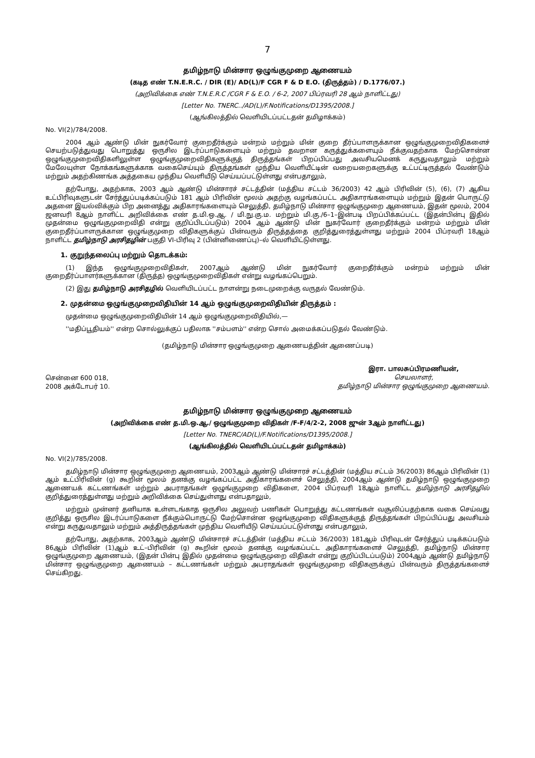7
தமிழ்நாடு மின்சார ஒழுங்குமுறை ஆணையம்
(கடித எண் T.N.E.R.C. / DIR (E)/ AD(L)/F CGR F & D E.O. (திருத்தம்) / D.1776/07.)
(அறிவிக்கை எண் T.N.E.R.C /CGR F & E.O. / 6-2, 2007 பிப்ரவரி 28 ஆம் நாளிட்டது)
[Letter No. TNERC../AD(L)/F.Notifications/D1395/2008.]
(ஆங்கிலத்தில் வெளியிடப்பட்டதன் தமிழாக்கம்)
No. VI(2)/784/2008.
2004 ஆம் ஆண்டு மின் நுகர்வோர் குறைதீர்க்கும் மன்றம் மற்றும் மின் குறை தீர்ப்பாளருக்கான ஒழுங்குமுறைவிதிகளைச் செயற்படுத்துவது பொறுத்து ஒருசில இடர்ப்பாடுகளையும் மற்றும் தவறான கருத்துக்களையும் நீக்குவதற்காக மேற்சொன்ன ஒழுங்குமுறைவிதிகளிலுள்ள ஒழுங்குமுறைவிதிகளுக்குத் திருத்தங்கள் பிறப்பிப்பது அவசியமெனக் கருதுவதாலும் மற்றும் மேலேயுள்ள நோக்கங்களுக்காக வகைசெய்யும் திருத்தங்கள் முந்திய வெளியீட்டின் வறையறைகளுக்கு உட்பட்டிருத்தல் வேண்டும் மற்றும் அதற்கிணங்க அத்தகைய முந்திய வெளியீடு செய்யப்பட்டுள்ளது என்பதாலும்,
தற்போது, அதற்காக, 2003 ஆம் ஆண்டு மின்சாரச் சட்டத்தின் (மத்திய சட்டம் 36/2003) 42 ஆம் பிரிவின் (5), (6), (7) ஆகிய உட்பிரிவுகளுடன் சேர்த்துப்படிக்கப்படும் 181 ஆம் பிரிவின் மூலம் அதற்கு வழங்கப்பட்ட அதிகாரங்களையும் மற்றும் இதன் பொருட்டு அதனை இயல்விக்கும் பிற அனைத்து அதிகாரங்களையும் செலுத்தி, தமிழ்நாடு மின்சார ஒழுங்குமுறை ஆணையம், இதன் மூலம், 2004 ஜனவரி 8ஆம் நாளிட்ட அறிவிக்கை எண் த.மி.ஒ.ஆ. / மி.நு.கு.ம. மற்றும் மி.கு./6–1–இன்படி பிறப்பிக்கப்பட்ட (இதன்பின்பு இதில் முதன்மை ஒழுங்குமுறைவிதி என்று குறிப்பிடப்படும்) 2004 ஆம் ஆண்டு மின் நுகர்வோர் குறைதீர்க்கும் மன்றம் மற்றும் மின் குறைதீர்ப்பாளருக்கான ஒழுங்குமுறை விதிகளுக்குப் பின்வரும் திருத்தத்தை குறித்துரைத்துள்ளது மற்றும் 2004 பிப்ரவரி 18ஆம் நாளிட்ட தமிழ்நாடு அரசிதழின் பகுதி VI-பிரிவு 2 (பின்னிணைப்பு)–ல் வெளியிட்டுள்ளது.
1. குறுந்தலைப்பு மற்றும் தொடக்கம்:
(1) இந்த ஒழுங்குமுறைவிதிகள், 2007ஆம் ஆண்டு மின் நுகர்வோர் குறைதீர்க்கும் மன்றம் மற்றும் மின் குறைதீர்ப்பாளர்களுக்கான (திருத்த) ஒழுங்குமுறைவிதிகள் என்று வழங்கப்பெறும்.
(2) இது தமிழ்நாடு அரசிதழில் வெளியிடப்பட்ட நாளன்று நடைமுறைக்கு வருதல் வேண்டும்.
2. முதன்மை ஒழுங்குமுறைவிதியின் 14 ஆம் ஒழுங்குமுறைவிதியின் திருத்தம் :
முதன்மை ஒழுங்குமுறைவிதியின் 14 ஆம் ஒழுங்குமுறைவிதியில்,—
''மதிப்பூதியம்'' என்ற சொல்லுக்குப் பதிலாக ''சம்பளம்'' என்ற சொல் அமைக்கப்படுதல் வேண்டும்.
(தமிழ்நாடு மின்சார ஒழுங்குமுறை ஆணையத்தின் ஆணைப்படி)
சென்னை 600 018,
2008 அக்டோபர் 10.
இரா. பாலசுப்பிரமணியன்,
செயலாளர்,
தமிழ்நாடு மின்சார ஒழுங்குமுறை ஆணையம்.
தமிழ்நாடு மின்சார ஒழுங்குமுறை ஆணையம்
(அறிவிக்கை எண் த.மி.ஒ.ஆ./ ஒழுங்குமுறை விதிகள் /F-F/4/2-2, 2008 ஜுன் 3ஆம் நாளிட்டது)
[Letter No. TNERC/AD(L)/F.Notifications/D1395/2008.]
(ஆங்கிலத்தில் வெளியிடப்பட்டதன் தமிழாக்கம்)
No. VI(2)/785/2008.
தமிழ்நாடு மின்சார ஒழுங்குமுறை ஆணையம், 2003ஆம் ஆண்டு மின்சாரச் சட்டத்தின் (மத்திய சட்டம் 36/2003) 86ஆம் பிரிவின் (1) ஆம் உட்பிரிவின் (g) கூறின் மூலம் தனக்கு வழங்கப்பட்ட அதிகாரங்களைச் செலுத்தி, 2004ஆம் ஆண்டு தமிழ்நாடு ஒழுங்குமுறை ஆணையக் கட்டணங்கள் மற்றும் அபராதங்கள் ஒழுங்குமுறை விதிகளை, 2004 பிப்ரவரி 18ஆம் நாளிட்ட தமிழ்நாடு அரசிதழில் குறித்துரைத்துள்ளது மற்றும் அறிவிக்கை செய்துள்ளது என்பதாலும்,
மற்றும் முன்னர் தனியாக உள்ளடங்காத ஒருசில அலுவற் பணிகள் பொறுத்து கட்டணங்கள் வசூலிப்பதற்காக வகை செய்வது குறித்து ஒருசில இடர்ப்பாடுகளை நீக்கும்பொருட்டு மேற்சொன்ன ஒழுங்குமுறை விதிகளுக்குத் திருத்தங்கள் பிறப்பிப்பது அவசியம் என்று கருதுவதாலும் மற்றும் அத்திருத்தங்கள் முந்திய வெளியீடு செய்யப்பட்டுள்ளது என்பதாலும்,
தற்போது, அதற்காக, 2003ஆம் ஆண்டு மின்சாரச் சட்டத்தின் (மத்திய சட்டம் 36/2003) 181ஆம் பிரிவுடன் சேர்த்துப் படிக்கப்படும் 86ஆம் பிரிவின் (1)ஆம் உட்–பிரிவின் (g) கூறின் மூலம் தனக்கு வழங்கப்பட்ட அதிகாரங்களைச் செலுத்தி, தமிழ்நாடு மின்சார ஒழுங்குமுறை ஆணையம், (இதன் பின்பு இதில் முதன்மை ஒழுங்குமுறை விதிகள் என்று குறிப்பிடப்படும்) 2004ஆம் ஆண்டு தமிழ்நாடு மின்சார ஒழுங்குமுறை ஆணையம் – கட்டணங்கள் மற்றும் அபராதங்கள் ஒழுங்குமுறை விதிகளுக்குப் பின்வரும் திருத்தங்களைச் செய்கிறது.